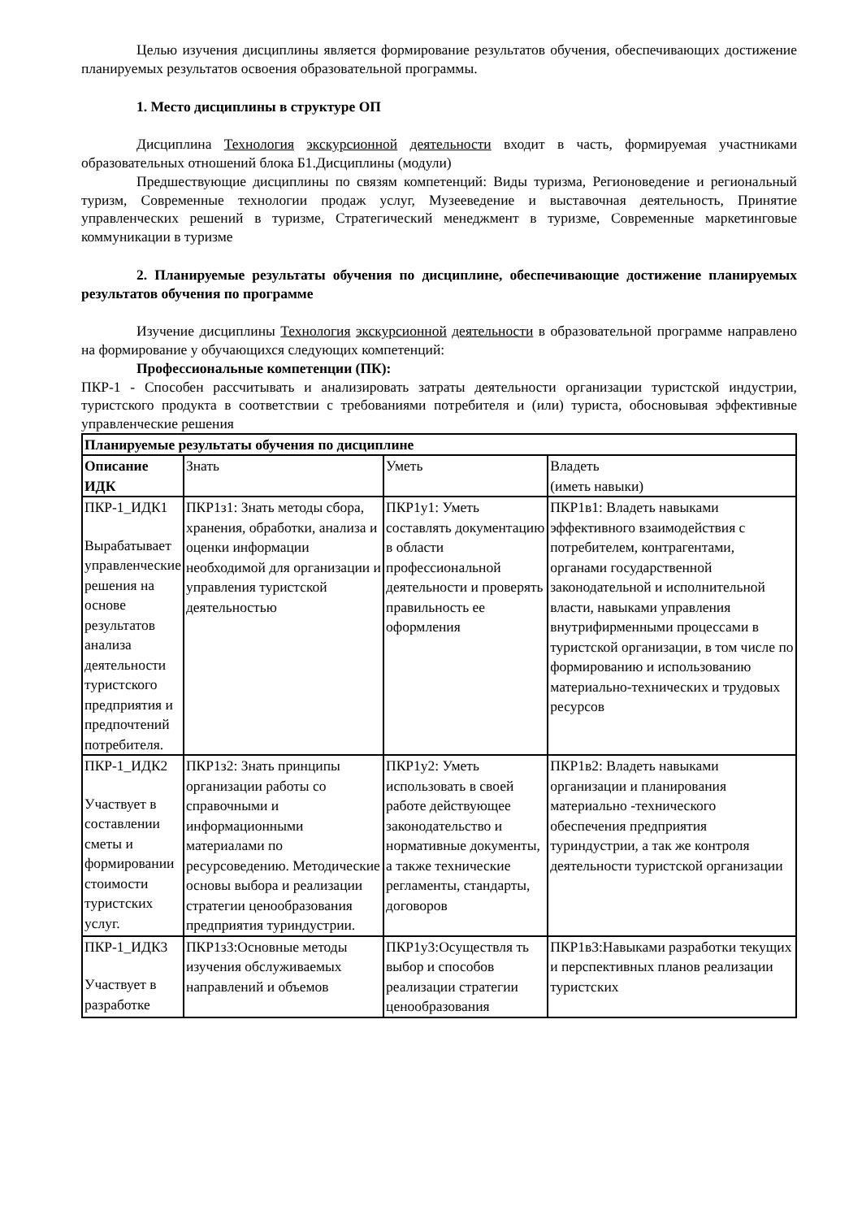Целью изучения дисциплины является формирование результатов обучения, обеспечивающих достижение планируемых результатов освоения образовательной программы.
1. Место дисциплины в структуре ОП
Дисциплина Технология экскурсионной деятельности входит в часть, формируемая участниками образовательных отношений блока Б1.Дисциплины (модули)
Предшествующие дисциплины по связям компетенций: Виды туризма, Регионоведение и региональный туризм, Современные технологии продаж услуг, Музееведение и выставочная деятельность, Принятие управленческих решений в туризме, Стратегический менеджмент в туризме, Современные маркетинговые коммуникации в туризме
2. Планируемые результаты обучения по дисциплине, обеспечивающие достижение планируемых результатов обучения по программе
Изучение дисциплины Технология экскурсионной деятельности в образовательной программе направлено на формирование у обучающихся следующих компетенций:
Профессиональные компетенции (ПК):
ПКР-1 - Способен рассчитывать и анализировать затраты деятельности организации туристской индустрии, туристского продукта в соответствии с требованиями потребителя и (или) туриста, обосновывая эффективные управленческие решения
| Планируемые результаты обучения по дисциплине | | | |
| Описание ИДК | Знать | Уметь | Владеть (иметь навыки) |
| ПКР-1_ИДК1 Вырабатывает управленческие решения на основе результатов анализа деятельности туристского предприятия и предпочтений потребителя. | ПКР1з1: Знать методы сбора, хранения, обработки, анализа и оценки информации необходимой для организации и управления туристской деятельностью | ПКР1у1: Уметь составлять документацию в области профессиональной деятельности и проверять правильность ее оформления | ПКР1в1: Владеть навыками эффективного взаимодействия с потребителем, контрагентами, органами государственной законодательной и исполнительной власти, навыками управления внутрифирменными процессами в туристской организации, в том числе по формированию и использованию материально-технических и трудовых ресурсов |
| ПКР-1_ИДК2 Участвует в составлении сметы и формировании стоимости туристских услуг. | ПКР1з2: Знать принципы организации работы со справочными и информационными материалами по ресурсоведению. Методические основы выбора и реализации стратегии ценообразования предприятия туриндустрии. | ПКР1у2: Уметь использовать в своей работе действующее законодательство и нормативные документы, а также технические регламенты, стандарты, договоров | ПКР1в2: Владеть навыками организации и планирования материально -технического обеспечения предприятия туриндустрии, а так же контроля деятельности туристской организации |
| ПКР-1_ИДК3 Участвует в разработке | ПКР1з3:Основные методы изучения обслуживаемых направлений и объемов | ПКР1у3:Осуществля ть выбор и способов реализации стратегии ценообразования | ПКР1в3:Навыками разработки текущих и перспективных планов реализации туристских |